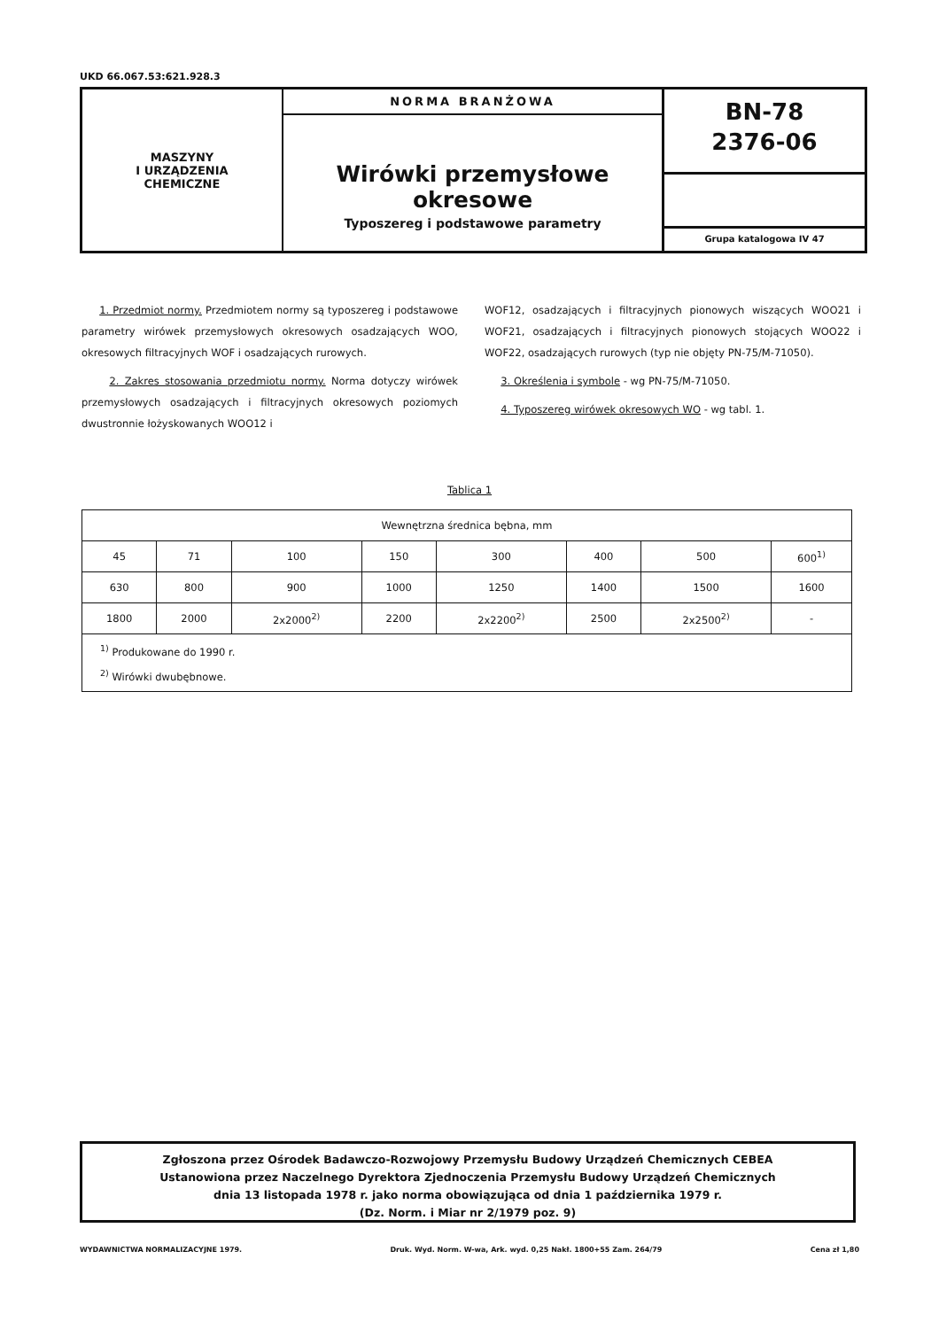UKD 66.067.53:621.928.3
MASZYNY
I URZĄDZENIA
CHEMICZNE
NORMA BRANŻOWA
Wirówki przemysłowe okresowe
Typoszereg i podstawowe parametry
BN-78
2376-06
Grupa katalogowa IV 47
1. Przedmiot normy. Przedmiotem normy są typoszereg i podstawowe parametry wirówek przemysłowych okresowych osadzających WOO, okresowych filtracyjnych WOF i osadzających rurowych.
2. Zakres stosowania przedmiotu normy. Norma dotyczy wirówek przemysłowych osadzających i filtracyjnych okresowych poziomych dwustronnie łożyskowanych WOO12 i
WOF12, osadzających i filtracyjnych pionowych wiszących WOO21 i WOF21, osadzających i filtracyjnych pionowych stojących WOO22 i WOF22, osadzających rurowych (typ nie objęty PN-75/M-71050).
3. Określenia i symbole - wg PN-75/M-71050.
4. Typoszereg wirówek okresowych WO - wg tabl. 1.
Tablica 1
| Wewnętrzna średnica bębna, mm | | | | | | | |
| --- | --- | --- | --- | --- | --- | --- | --- |
| 45 | 71 | 100 | 150 | 300 | 400 | 500 | 600<sup>1)</sup> |
| 630 | 800 | 900 | 1000 | 1250 | 1400 | 1500 | 1600 |
| 1800 | 2000 | 2x2000<sup>2)</sup> | 2200 | 2x2200<sup>2)</sup> | 2500 | 2x2500<sup>2)</sup> | - |
| <sup>1)</sup> Produkowane do 1990 r. <sup>2)</sup> Wirówki dwubębnowe. | | | | | | | |
Zgłoszona przez Ośrodek Badawczo-Rozwojowy Przemysłu Budowy Urządzeń Chemicznych CEBEA
Ustanowiona przez Naczelnego Dyrektora Zjednoczenia Przemysłu Budowy Urządzeń Chemicznych
dnia 13 listopada 1978 r. jako norma obowiązująca od dnia 1 października 1979 r.
(Dz. Norm. i Miar nr 2/1979 poz. 9)
WYDAWNICTWA NORMALIZACYJNE 1979. Druk. Wyd. Norm. W-wa, Ark. wyd. 0,25 Nakł. 1800+55 Zam. 264/79 Cena zł 1,80